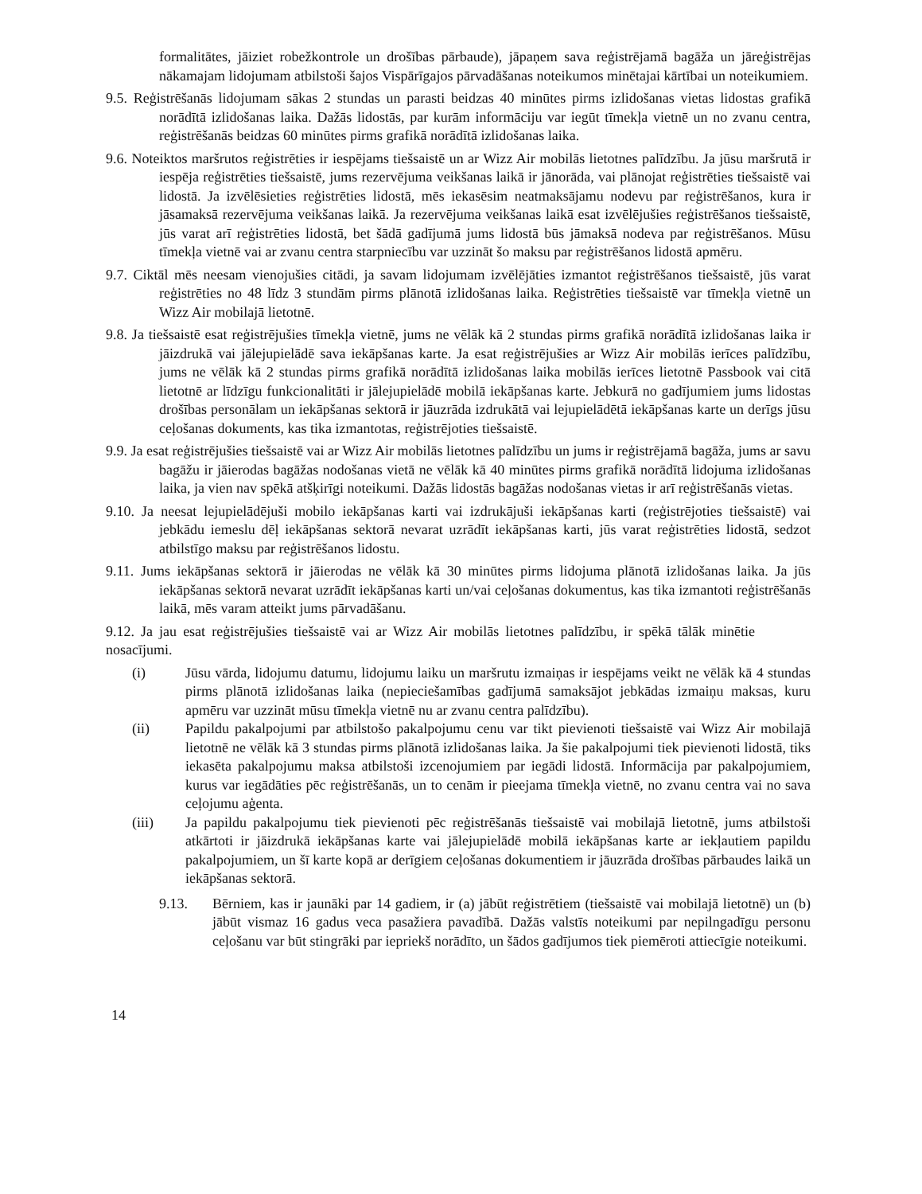formalitātes, jāiziet robežkontrole un drošības pārbaude), jāpaņem sava reģistrējamā bagāža un jāreģistrējas nākamajam lidojumam atbilstoši šajos Vispārīgajos pārvadāšanas noteikumos minētajai kārtībai un noteikumiem.
9.5. Reģistrēšanās lidojumam sākas 2 stundas un parasti beidzas 40 minūtes pirms izlidošanas vietas lidostas grafikā norādītā izlidošanas laika. Dažās lidostās, par kurām informāciju var iegūt tīmekļa vietnē un no zvanu centra, reģistrēšanās beidzas 60 minūtes pirms grafikā norādītā izlidošanas laika.
9.6. Noteiktos maršrutos reģistrēties ir iespējams tiešsaistē un ar Wizz Air mobilās lietotnes palīdzību. Ja jūsu maršrutā ir iespēja reģistrēties tiešsaistē, jums rezervējuma veikšanas laikā ir jānorāda, vai plānojat reģistrēties tiešsaistē vai lidostā. Ja izvēlēsieties reģistrēties lidostā, mēs iekasēsim neatmaksājamu nodevu par reģistrēšanos, kura ir jāsamaksā rezervējuma veikšanas laikā. Ja rezervējuma veikšanas laikā esat izvēlējušies reģistrēšanos tiešsaistē, jūs varat arī reģistrēties lidostā, bet šādā gadījumā jums lidostā būs jāmaksā nodeva par reģistrēšanos. Mūsu tīmekļa vietnē vai ar zvanu centra starpniecību var uzzināt šo maksu par reģistrēšanos lidostā apmēru.
9.7. Ciktāl mēs neesam vienojušies citādi, ja savam lidojumam izvēlējāties izmantot reģistrēšanos tiešsaistē, jūs varat reģistrēties no 48 līdz 3 stundām pirms plānotā izlidošanas laika. Reģistrēties tiešsaistē var tīmekļa vietnē un Wizz Air mobilajā lietotnē.
9.8. Ja tiešsaistē esat reģistrējušies tīmekļa vietnē, jums ne vēlāk kā 2 stundas pirms grafikā norādītā izlidošanas laika ir jāizdrukā vai jālejupielādē sava iekāpšanas karte. Ja esat reģistrējušies ar Wizz Air mobilās ierīces palīdzību, jums ne vēlāk kā 2 stundas pirms grafikā norādītā izlidošanas laika mobilās ierīces lietotnē Passbook vai citā lietotnē ar līdzīgu funkcionalitāti ir jālejupielādē mobilā iekāpšanas karte. Jebkurā no gadījumiem jums lidostas drošības personālam un iekāpšanas sektorā ir jāuzrāda izdrukātā vai lejupielādētā iekāpšanas karte un derīgs jūsu ceļošanas dokuments, kas tika izmantotas, reģistrējoties tiešsaistē.
9.9. Ja esat reģistrējušies tiešsaistē vai ar Wizz Air mobilās lietotnes palīdzību un jums ir reģistrējamā bagāža, jums ar savu bagāžu ir jāierodas bagāžas nodošanas vietā ne vēlāk kā 40 minūtes pirms grafikā norādītā lidojuma izlidošanas laika, ja vien nav spēkā atšķirīgi noteikumi. Dažās lidostās bagāžas nodošanas vietas ir arī reģistrēšanās vietas.
9.10. Ja neesat lejupielādējuši mobilo iekāpšanas karti vai izdrukājuši iekāpšanas karti (reģistrējoties tiešsaistē) vai jebkādu iemeslu dēļ iekāpšanas sektorā nevarat uzrādīt iekāpšanas karti, jūs varat reģistrēties lidostā, sedzot atbilstīgo maksu par reģistrēšanos lidostu.
9.11. Jums iekāpšanas sektorā ir jāierodas ne vēlāk kā 30 minūtes pirms lidojuma plānotā izlidošanas laika. Ja jūs iekāpšanas sektorā nevarat uzrādīt iekāpšanas karti un/vai ceļošanas dokumentus, kas tika izmantoti reģistrēšanās laikā, mēs varam atteikt jums pārvadāšanu.
9.12. Ja jau esat reģistrējušies tiešsaistē vai ar Wizz Air mobilās lietotnes palīdzību, ir spēkā tālāk minētie nosacījumi.
(i) Jūsu vārda, lidojumu datumu, lidojumu laiku un maršrutu izmaiņas ir iespējams veikt ne vēlāk kā 4 stundas pirms plānotā izlidošanas laika (nepieciešamības gadījumā samaksājot jebkādas izmaiņu maksas, kuru apmēru var uzzināt mūsu tīmekļa vietnē nu ar zvanu centra palīdzību).
(ii) Papildu pakalpojumi par atbilstošo pakalpojumu cenu var tikt pievienoti tiešsaistē vai Wizz Air mobilajā lietotnē ne vēlāk kā 3 stundas pirms plānotā izlidošanas laika. Ja šie pakalpojumi tiek pievienoti lidostā, tiks iekasēta pakalpojumu maksa atbilstoši izcenojumiem par iegādi lidostā. Informācija par pakalpojumiem, kurus var iegādāties pēc reģistrēšanās, un to cenām ir pieejama tīmekļa vietnē, no zvanu centra vai no sava ceļojumu aģenta.
(iii) Ja papildu pakalpojumu tiek pievienoti pēc reģistrēšanās tiešsaistē vai mobilajā lietotnē, jums atbilstoši atkārtoti ir jāizdrukā iekāpšanas karte vai jālejupielādē mobilā iekāpšanas karte ar iekļautiem papildu pakalpojumiem, un šī karte kopā ar derīgiem ceļošanas dokumentiem ir jāuzrāda drošības pārbaudes laikā un iekāpšanas sektorā.
9.13. Bērniem, kas ir jaunāki par 14 gadiem, ir (a) jābūt reģistrētiem (tiešsaistē vai mobilajā lietotnē) un (b) jābūt vismaz 16 gadus veca pasažiera pavadībā. Dažās valstīs noteikumi par nepilngadīgu personu ceļošanu var būt stingrāki par iepriekš norādīto, un šādos gadījumos tiek piemēroti attiecīgie noteikumi.
14